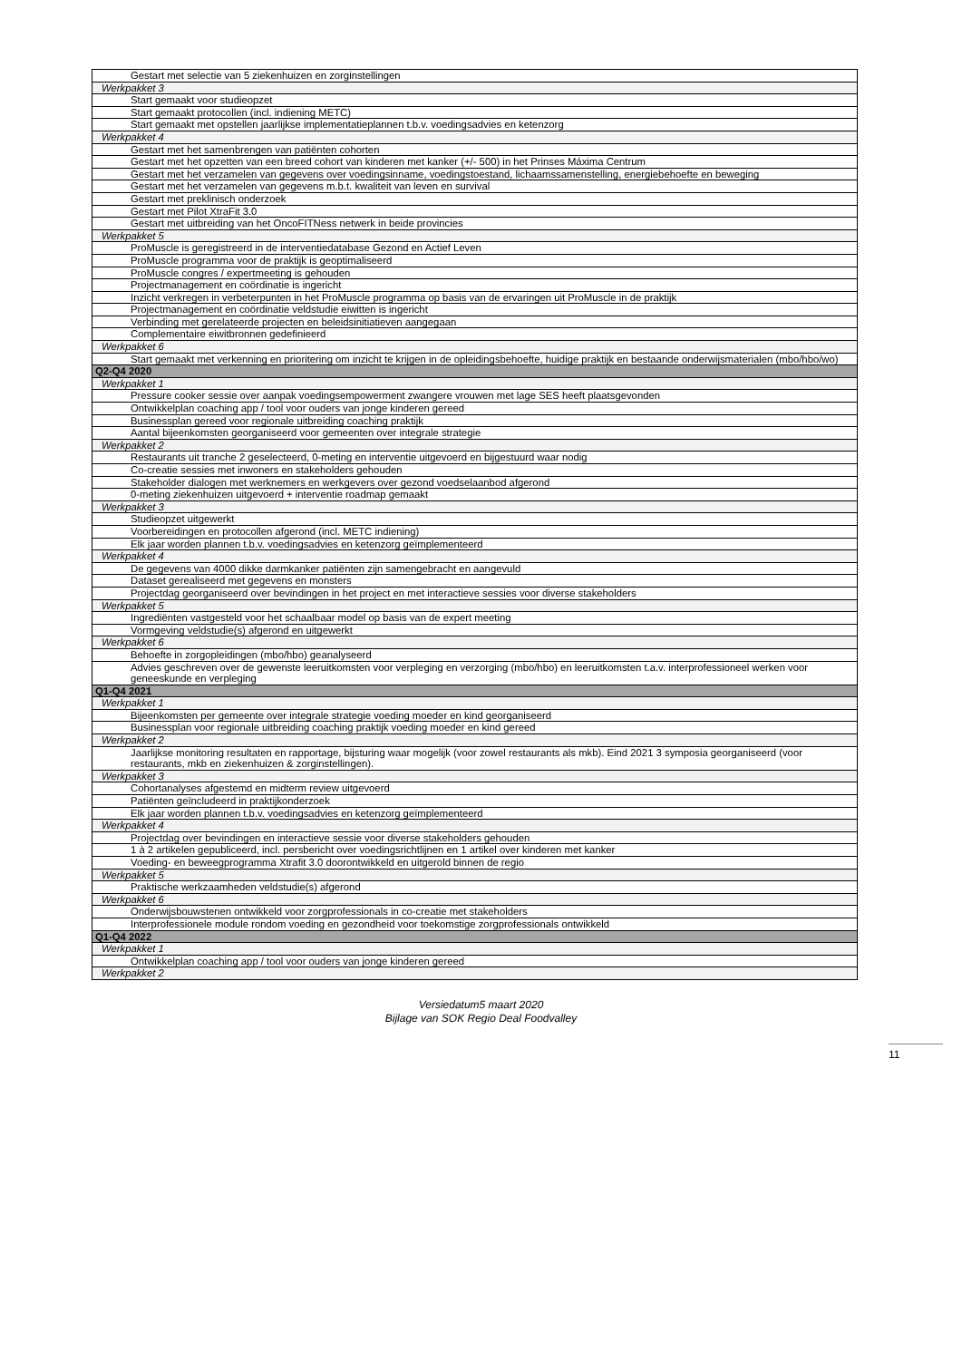| Gestart met selectie van 5 ziekenhuizen en zorginstellingen |
| Werkpakket 3 |
| Start gemaakt voor studieopzet |
| Start gemaakt protocollen (incl. indiening METC) |
| Start gemaakt met opstellen jaarlijkse implementatieplannen t.b.v. voedingsadvies en ketenzorg |
| Werkpakket 4 |
| Gestart met het samenbrengen van patiënten cohorten |
| Gestart met het opzetten van een breed cohort van kinderen met kanker (+/- 500) in het Prinses Máxima Centrum |
| Gestart met het verzamelen van gegevens over voedingsinname, voedingstoestand, lichaamssamenstelling, energiebehoefte en beweging |
| Gestart met het verzamelen van gegevens m.b.t. kwaliteit van leven en survival |
| Gestart met preklinisch onderzoek |
| Gestart met Pilot XtraFit 3.0 |
| Gestart met uitbreiding van het OncoFITNess netwerk in beide provincies |
| Werkpakket 5 |
| ProMuscle is geregistreerd in de interventiedatabase Gezond en Actief Leven |
| ProMuscle programma voor de praktijk is geoptimaliseerd |
| ProMuscle congres / expertmeeting is gehouden |
| Projectmanagement en coördinatie is ingericht |
| Inzicht verkregen in verbeterpunten in het ProMuscle programma op basis van de ervaringen uit ProMuscle in de praktijk |
| Projectmanagement en coördinatie veldstudie eiwitten is ingericht |
| Verbinding met gerelateerde projecten en beleidsinitiatieven aangegaan |
| Complementaire eiwitbronnen gedefinieerd |
| Werkpakket 6 |
| Start gemaakt met verkenning en prioritering om inzicht te krijgen in de opleidingsbehoefte, huidige praktijk en bestaande onderwijsmaterialen (mbo/hbo/wo) |
| Q2-Q4 2020 |
| Werkpakket 1 |
| Pressure cooker sessie over aanpak voedingsempowerment zwangere vrouwen met lage SES heeft plaatsgevonden |
| Ontwikkelplan coaching app / tool voor ouders van jonge kinderen gereed |
| Businessplan gereed voor regionale uitbreiding coaching praktijk |
| Aantal bijeenkomsten georganiseerd voor gemeenten over integrale strategie |
| Werkpakket 2 |
| Restaurants uit tranche 2 geselecteerd, 0-meting en interventie uitgevoerd en bijgestuurd waar nodig |
| Co-creatie sessies met inwoners en stakeholders gehouden |
| Stakeholder dialogen met werknemers en werkgevers over gezond voedselaanbod afgerond |
| 0-meting ziekenhuizen uitgevoerd + interventie roadmap gemaakt |
| Werkpakket 3 |
| Studieopzet uitgewerkt |
| Voorbereidingen en protocollen afgerond (incl. METC indiening) |
| Elk jaar worden plannen t.b.v. voedingsadvies en ketenzorg geïmplementeerd |
| Werkpakket 4 |
| De gegevens van 4000 dikke darmkanker patiënten zijn samengebracht en aangevuld |
| Dataset gerealiseerd met gegevens en monsters |
| Projectdag georganiseerd over bevindingen in het project en met interactieve sessies voor diverse stakeholders |
| Werkpakket 5 |
| Ingrediënten vastgesteld voor het schaalbaar model op basis van de expert meeting |
| Vormgeving veldstudie(s) afgerond en uitgewerkt |
| Werkpakket 6 |
| Behoefte in zorgopleidingen (mbo/hbo) geanalyseerd |
| Advies geschreven over de gewenste leeruitkomsten voor verpleging en verzorging (mbo/hbo) en leeruitkomsten t.a.v. interprofessioneel werken voor geneeskunde en verpleging |
| Q1-Q4 2021 |
| Werkpakket 1 |
| Bijeenkomsten per gemeente over integrale strategie voeding moeder en kind georganiseerd |
| Businessplan voor regionale uitbreiding coaching praktijk voeding moeder en kind gereed |
| Werkpakket 2 |
| Jaarlijkse monitoring resultaten en rapportage, bijsturing waar mogelijk (voor zowel restaurants als mkb). Eind 2021 3 symposia georganiseerd (voor restaurants, mkb en ziekenhuizen & zorginstellingen). |
| Werkpakket 3 |
| Cohortanalyses afgestemd en midterm review uitgevoerd |
| Patiënten geïncludeerd in praktijkonderzoek |
| Elk jaar worden plannen t.b.v. voedingsadvies en ketenzorg geïmplementeerd |
| Werkpakket 4 |
| Projectdag over bevindingen en interactieve sessie voor diverse stakeholders gehouden |
| 1 à 2 artikelen gepubliceerd, incl. persbericht over voedingsrichtlijnen en 1 artikel over kinderen met kanker |
| Voeding- en beweegprogramma Xtrafit 3.0 doorontwikkeld en uitgerold binnen de regio |
| Werkpakket 5 |
| Praktische werkzaamheden veldstudie(s) afgerond |
| Werkpakket 6 |
| Onderwijsbouwstenen ontwikkeld voor zorgprofessionals in co-creatie met stakeholders |
| Interprofessionele module rondom voeding en gezondheid voor toekomstige zorgprofessionals ontwikkeld |
| Q1-Q4 2022 |
| Werkpakket 1 |
| Ontwikkelplan coaching app / tool voor ouders van jonge kinderen gereed |
| Werkpakket 2 |
Versiedatum5 maart 2020
Bijlage van SOK Regio Deal Foodvalley
11